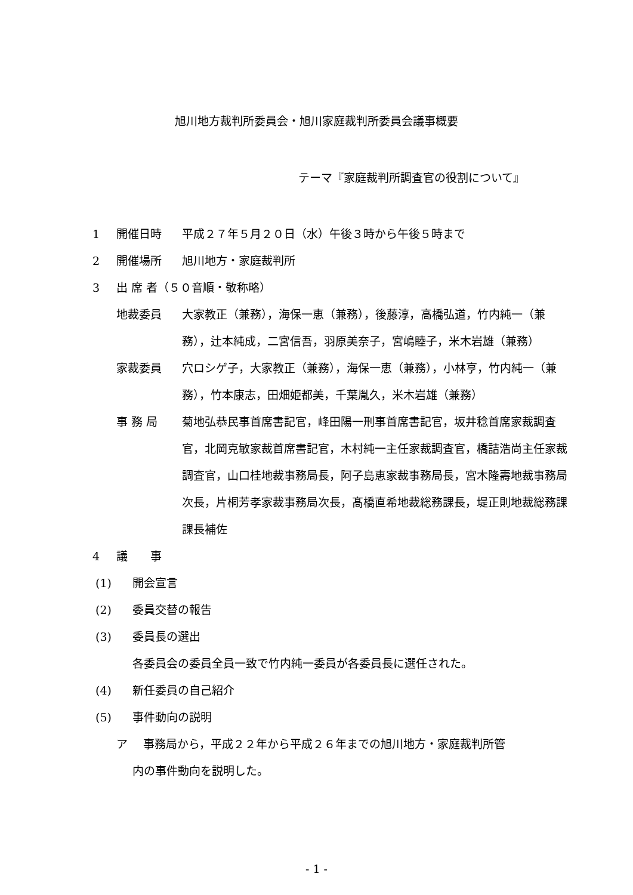旭川地方裁判所委員会・旭川家庭裁判所委員会議事概要
テーマ『家庭裁判所調査官の役割について』
1 開催日時 平成２７年５月２０日（水）午後３時から午後５時まで
2 開催場所 旭川地方・家庭裁判所
3 出 席 者（５０音順・敬称略）
地裁委員 大家教正（兼務），海保一恵（兼務），後藤淳，高橋弘道，竹内純一（兼務），辻本純成，二宮信吾，羽原美奈子，宮嶋睦子，米木岩雄（兼務）
家裁委員 穴ロシゲ子，大家教正（兼務），海保一恵（兼務），小林亨，竹内純一（兼務），竹本康志，田畑姫都美，千葉胤久，米木岩雄（兼務）
事 務 局 菊地弘恭民事首席書記官，峰田陽一刑事首席書記官，坂井稔首席家裁調査官，北岡克敏家裁首席書記官，木村純一主任家裁調査官，橋詰浩尚主任家裁調査官，山口桂地裁事務局長，阿子島恵家裁事務局長，宮木隆壽地裁事務局次長，片桐芳孝家裁事務局次長，髙橋直希地裁総務課長，堤正則地裁総務課課長補佐
4 議　　事
(1) 開会宣言
(2) 委員交替の報告
(3) 委員長の選出
各委員会の委員全員一致で竹内純一委員が各委員長に選任された。
(4) 新任委員の自己紹介
(5) 事件動向の説明
ア 事務局から，平成２２年から平成２６年までの旭川地方・家庭裁判所管
内の事件動向を説明した。
- 1 -